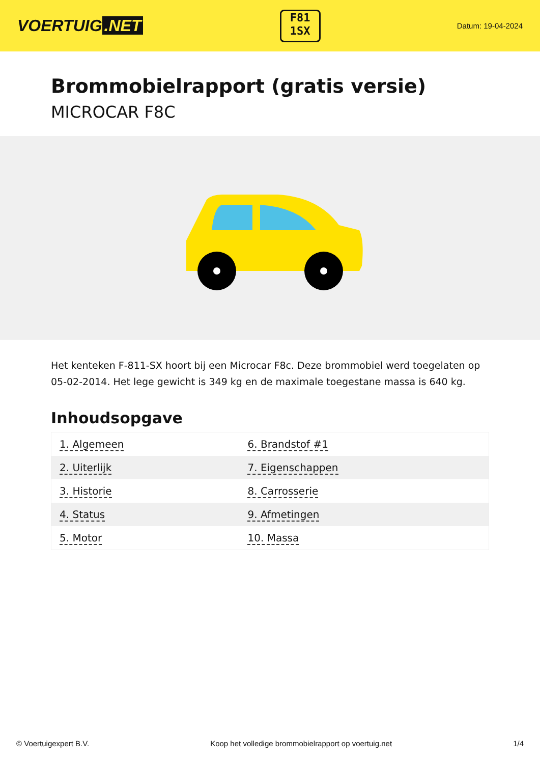VOERTUIG.NET
F81
1SX
Datum: 19-04-2024
Brommobielrapport (gratis versie)
MICROCAR F8C
Het kenteken F-811-SX hoort bij een Microcar F8c. Deze brommobiel werd toegelaten op 05-02-2014. Het lege gewicht is 349 kg en de maximale toegestane massa is 640 kg.
Inhoudsopgave
| 1. Algemeen | 6. Brandstof #1 |
| 2. Uiterlijk | 7. Eigenschappen |
| 3. Historie | 8. Carrosserie |
| 4. Status | 9. Afmetingen |
| 5. Motor | 10. Massa |
© Voertuigexpert B.V. Koop het volledige brommobielrapport op voertuig.net 1/4